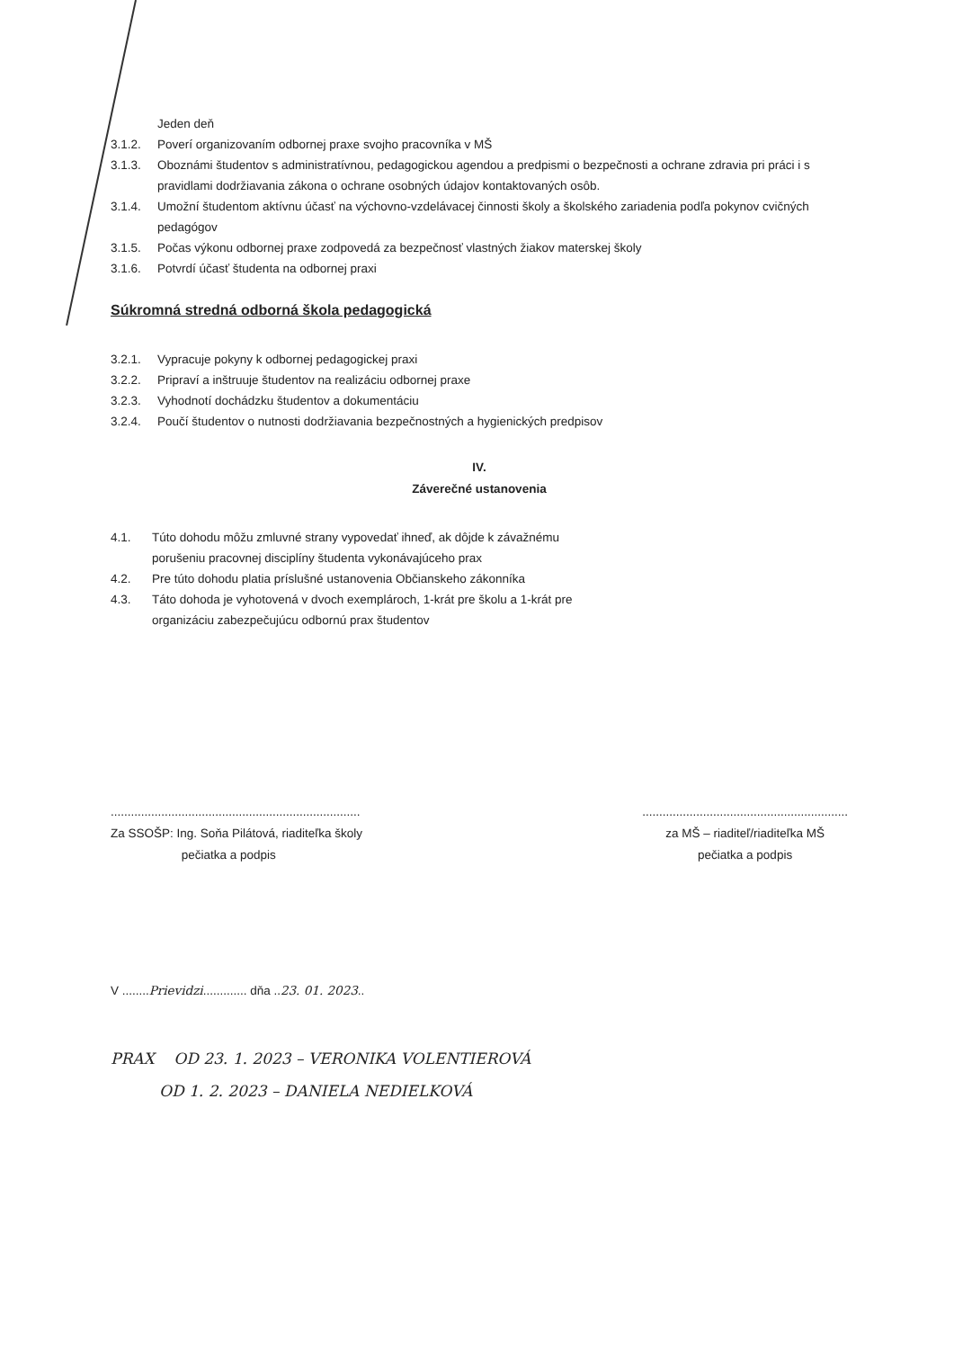Jeden deň
3.1.2. Poverí organizovaním odbornej praxe svojho pracovníka v MŠ
3.1.3. Oboznámi študentov s administratívnou, pedagogickou agendou a predpismi o bezpečnosti a ochrane zdravia pri práci i s pravidlami dodržiavania zákona o ochrane osobných údajov kontaktovaných osôb.
3.1.4. Umožní študentom aktívnu účasť na výchovno-vzdelávacej činnosti školy a školského zariadenia podľa pokynov cvičných pedagógov
3.1.5. Počas výkonu odbornej praxe zodpovedá za bezpečnosť vlastných žiakov materskej školy
3.1.6. Potvrdí účasť študenta na odbornej praxi
Súkromná stredná odborná škola pedagogická
3.2.1. Vypracuje pokyny k odbornej pedagogickej praxi
3.2.2. Pripraví a inštruuje študentov na realizáciu odbornej praxe
3.2.3. Vyhodnotí dochádzku študentov a dokumentáciu
3.2.4. Poučí študentov o nutnosti dodržiavania bezpečnostných a hygienických predpisov
IV.
Záverečné ustanovenia
4.1. Túto dohodu môžu zmluvné strany vypovedať ihneď, ak dôjde k závažnému
porušeniu pracovnej disciplíny študenta vykonávajúceho prax
4.2. Pre túto dohodu platia príslušné ustanovenia Občianskeho zákonníka
4.3. Táto dohoda je vyhotovená v dvoch exemplároch, 1-krát pre školu a 1-krát pre
organizáciu zabezpečujúcu odbornú prax študentov
..........................................................................
Za SSOŠP: Ing. Soňa Pilátová, riaditeľka školy
pečiatka a podpis
.............................................................
za MŠ – riaditeľ/riaditeľka MŠ
pečiatka a podpis
V ........Prievidzi............. dňa ..23. 01. 2023..
PRAX OD 23. 1. 2023 – VERONIKA VOLENTIEROVÁ
OD 1. 2. 2023 – DANIELA NEDIELKOVÁ